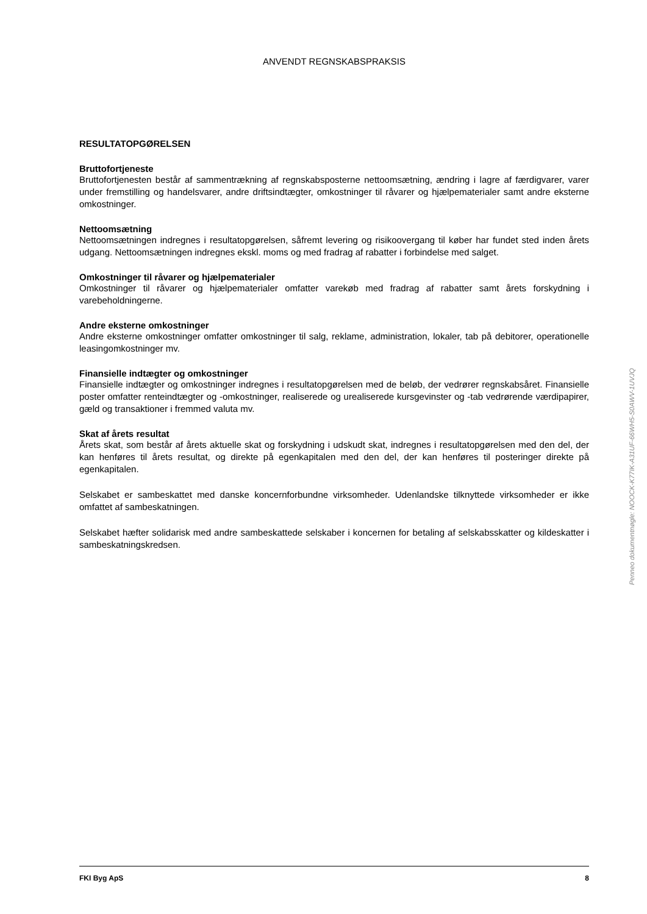ANVENDT REGNSKABSPRAKSIS
RESULTATOPGØRELSEN
Bruttofortjeneste
Bruttofortjenesten består af sammentrækning af regnskabsposterne nettoomsætning, ændring i lagre af færdigvarer, varer under fremstilling og handelsvarer, andre driftsindtægter, omkostninger til råvarer og hjælpematerialer samt andre eksterne omkostninger.
Nettoomsætning
Nettoomsætningen indregnes i resultatopgørelsen, såfremt levering og risikoovergang til køber har fundet sted inden årets udgang. Nettoomsætningen indregnes ekskl. moms og med fradrag af rabatter i forbindelse med salget.
Omkostninger til råvarer og hjælpematerialer
Omkostninger til råvarer og hjælpematerialer omfatter varekøb med fradrag af rabatter samt årets forskydning i varebeholdningerne.
Andre eksterne omkostninger
Andre eksterne omkostninger omfatter omkostninger til salg, reklame, administration, lokaler, tab på debitorer, operationelle leasingomkostninger mv.
Finansielle indtægter og omkostninger
Finansielle indtægter og omkostninger indregnes i resultatopgørelsen med de beløb, der vedrører regnskabsåret. Finansielle poster omfatter renteindtægter og -omkostninger, realiserede og urealiserede kursgevinster og -tab vedrørende værdipapirer, gæld og transaktioner i fremmed valuta mv.
Skat af årets resultat
Årets skat, som består af årets aktuelle skat og forskydning i udskudt skat, indregnes i resultatopgørelsen med den del, der kan henføres til årets resultat, og direkte på egenkapitalen med den del, der kan henføres til posteringer direkte på egenkapitalen.
Selskabet er sambeskattet med danske koncernforbundne virksomheder. Udenlandske tilknyttede virksomheder er ikke omfattet af sambeskatningen.
Selskabet hæfter solidarisk med andre sambeskattede selskaber i koncernen for betaling af selskabsskatter og kildeskatter i sambeskatningskredsen.
FKI Byg ApS 8
Penneo dokumentnøgle: NOOCK-K77IK-A31UF-66WH5-S0AWV-1UVJQ